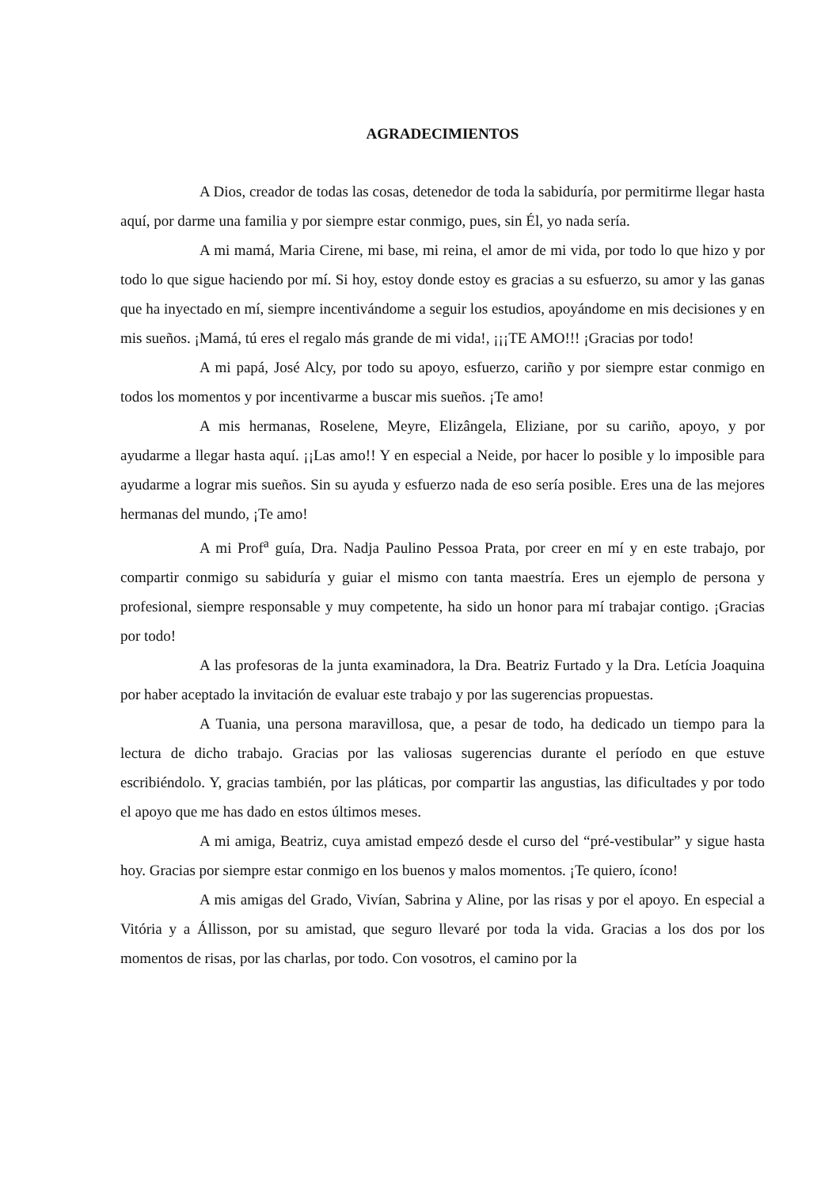AGRADECIMIENTOS
A Dios, creador de todas las cosas, detenedor de toda la sabiduría, por permitirme llegar hasta aquí, por darme una familia y por siempre estar conmigo, pues, sin Él, yo nada sería.
A mi mamá, Maria Cirene, mi base, mi reina, el amor de mi vida, por todo lo que hizo y por todo lo que sigue haciendo por mí. Si hoy, estoy donde estoy es gracias a su esfuerzo, su amor y las ganas que ha inyectado en mí, siempre incentivándome a seguir los estudios, apoyándome en mis decisiones y en mis sueños. ¡Mamá, tú eres el regalo más grande de mi vida!, ¡¡¡TE AMO!!! ¡Gracias por todo!
A mi papá, José Alcy, por todo su apoyo, esfuerzo, cariño y por siempre estar conmigo en todos los momentos y por incentivarme a buscar mis sueños. ¡Te amo!
A mis hermanas, Roselene, Meyre, Elizângela, Eliziane, por su cariño, apoyo, y por ayudarme a llegar hasta aquí. ¡¡Las amo!! Y en especial a Neide, por hacer lo posible y lo imposible para ayudarme a lograr mis sueños. Sin su ayuda y esfuerzo nada de eso sería posible. Eres una de las mejores hermanas del mundo, ¡Te amo!
A mi Prof<sup>a</sup> guía, Dra. Nadja Paulino Pessoa Prata, por creer en mí y en este trabajo, por compartir conmigo su sabiduría y guiar el mismo con tanta maestría. Eres un ejemplo de persona y profesional, siempre responsable y muy competente, ha sido un honor para mí trabajar contigo. ¡Gracias por todo!
A las profesoras de la junta examinadora, la Dra. Beatriz Furtado y la Dra. Letícia Joaquina por haber aceptado la invitación de evaluar este trabajo y por las sugerencias propuestas.
A Tuania, una persona maravillosa, que, a pesar de todo, ha dedicado un tiempo para la lectura de dicho trabajo. Gracias por las valiosas sugerencias durante el período en que estuve escribiéndolo. Y, gracias también, por las pláticas, por compartir las angustias, las dificultades y por todo el apoyo que me has dado en estos últimos meses.
A mi amiga, Beatriz, cuya amistad empezó desde el curso del “pré-vestibular” y sigue hasta hoy. Gracias por siempre estar conmigo en los buenos y malos momentos. ¡Te quiero, ícono!
A mis amigas del Grado, Vivían, Sabrina y Aline, por las risas y por el apoyo. En especial a Vitória y a Állisson, por su amistad, que seguro llevaré por toda la vida. Gracias a los dos por los momentos de risas, por las charlas, por todo. Con vosotros, el camino por la